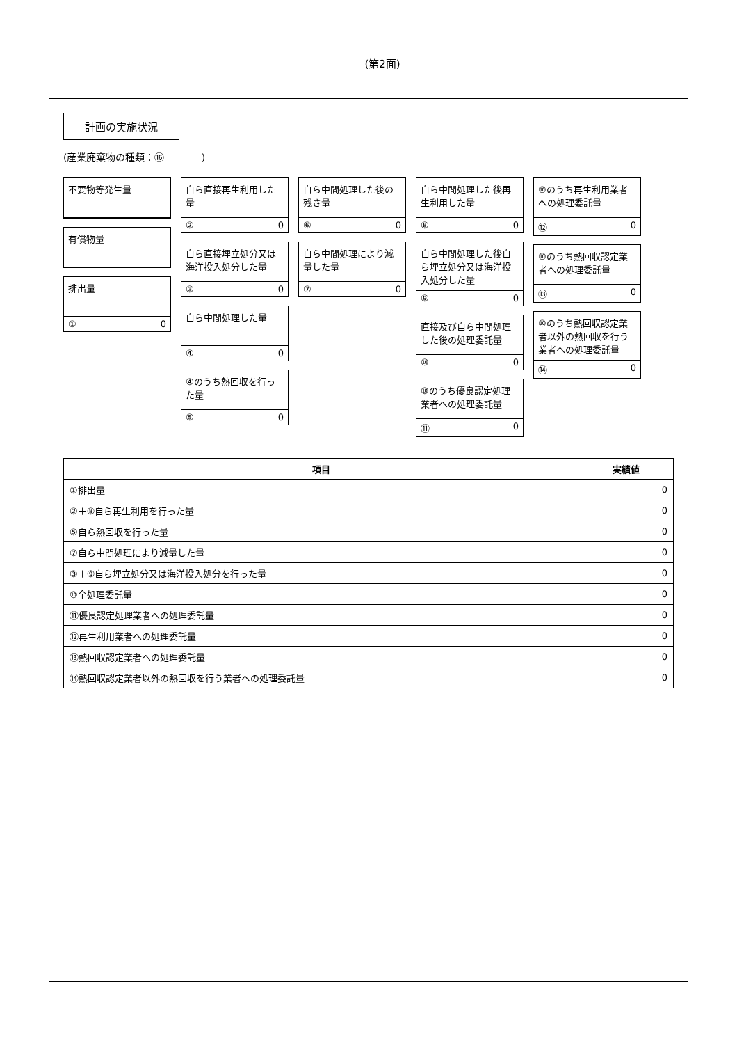(第2面)
計画の実施状況
(産業廃棄物の種類：⑯ )
不要物等発生量
有償物量
排出量
① 0
自ら直接再生利用した量
② 0
自ら直接埋立処分又は海洋投入処分した量
③ 0
自ら中間処理した量
④ 0
④のうち熱回収を行った量
⑤ 0
自ら中間処理した後の残さ量
⑥ 0
自ら中間処理により減量した量
⑦ 0
自ら中間処理した後再生利用した量
⑧ 0
自ら中間処理した後自ら埋立処分又は海洋投入処分した量
⑨ 0
直接及び自ら中間処理した後の処理委託量
⑩ 0
⑩のうち優良認定処理業者への処理委託量
⑪ 0
⑩のうち再生利用業者への処理委託量
⑫ 0
⑩のうち熱回収認定業者への処理委託量
⑬ 0
⑩のうち熱回収認定業者以外の熱回収を行う業者への処理委託量
⑭ 0
| 項目 | 実績値 |
| --- | --- |
| ①排出量 | 0 |
| ②＋⑧自ら再生利用を行った量 | 0 |
| ⑤自ら熱回収を行った量 | 0 |
| ⑦自ら中間処理により減量した量 | 0 |
| ③＋⑨自ら埋立処分又は海洋投入処分を行った量 | 0 |
| ⑩全処理委託量 | 0 |
| ⑪優良認定処理業者への処理委託量 | 0 |
| ⑫再生利用業者への処理委託量 | 0 |
| ⑬熱回収認定業者への処理委託量 | 0 |
| ⑭熱回収認定業者以外の熱回収を行う業者への処理委託量 | 0 |